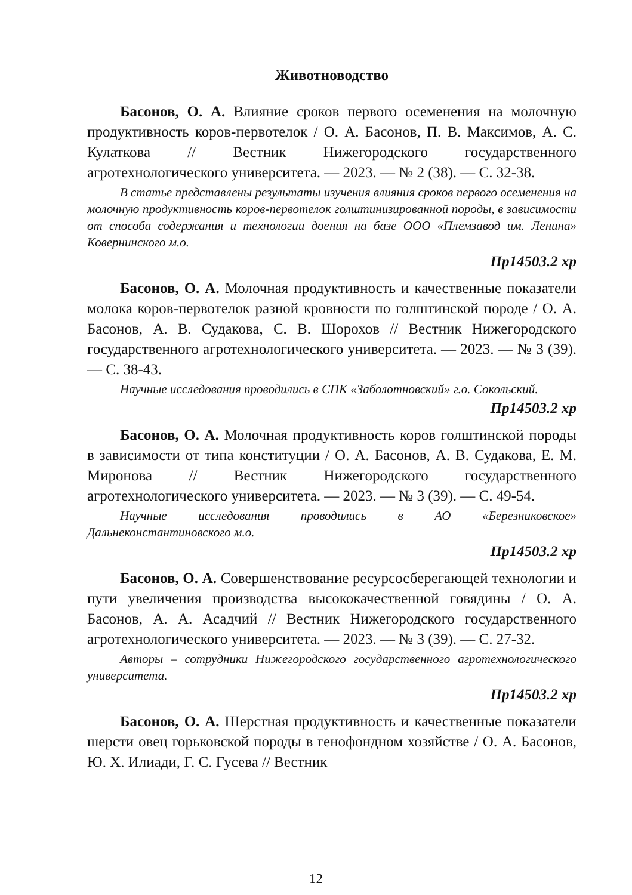Животноводство
Басонов, О. А. Влияние сроков первого осеменения на молочную продуктивность коров-первотелок / О. А. Басонов, П. В. Максимов, А. С. Кулаткова // Вестник Нижегородского государственного агротехнологического университета. — 2023. — № 2 (38). — С. 32-38.
В статье представлены результаты изучения влияния сроков первого осеменения на молочную продуктивность коров-первотелок голштинизированной породы, в зависимости от способа содержания и технологии доения на базе ООО «Племзавод им. Ленина» Ковернинского м.о.
Пр14503.2 хр
Басонов, О. А. Молочная продуктивность и качественные показатели молока коров-первотелок разной кровности по голштинской породе / О. А. Басонов, А. В. Судакова, С. В. Шорохов // Вестник Нижегородского государственного агротехнологического университета. — 2023. — № 3 (39). — С. 38-43.
Научные исследования проводились в СПК «Заболотновский» г.о. Сокольский.
Пр14503.2 хр
Басонов, О. А. Молочная продуктивность коров голштинской породы в зависимости от типа конституции / О. А. Басонов, А. В. Судакова, Е. М. Миронова // Вестник Нижегородского государственного агротехнологического университета. — 2023. — № 3 (39). — С. 49-54.
Научные исследования проводились в АО «Березниковское» Дальнеконстантиновского м.о.
Пр14503.2 хр
Басонов, О. А. Совершенствование ресурсосберегающей технологии и пути увеличения производства высококачественной говядины / О. А. Басонов, А. А. Асадчий // Вестник Нижегородского государственного агротехнологического университета. — 2023. — № 3 (39). — С. 27-32.
Авторы – сотрудники Нижегородского государственного агротехнологического университета.
Пр14503.2 хр
Басонов, О. А. Шерстная продуктивность и качественные показатели шерсти овец горьковской породы в генофондном хозяйстве / О. А. Басонов, Ю. Х. Илиади, Г. С. Гусева // Вестник
12